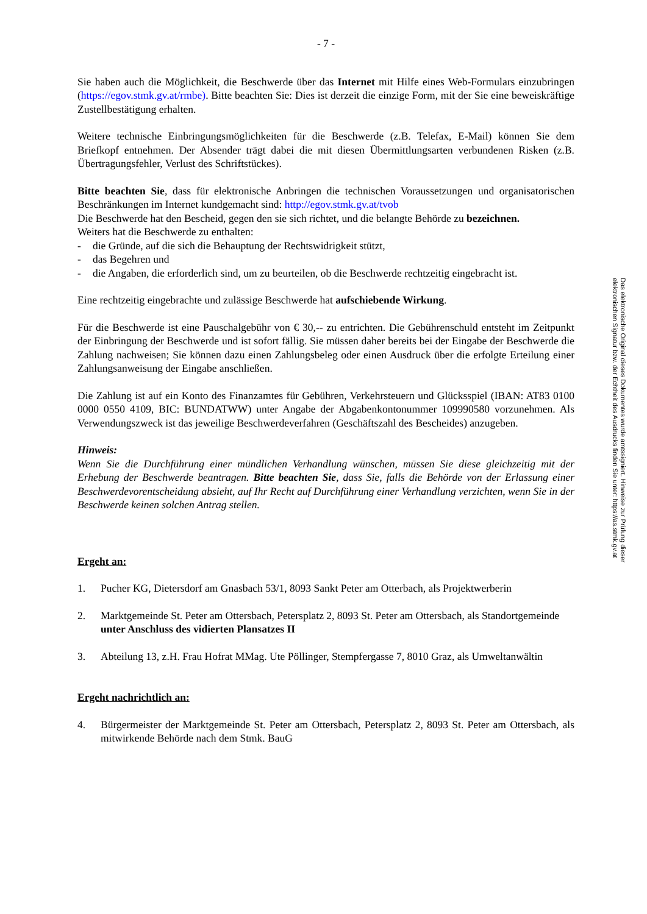- 7 -
Sie haben auch die Möglichkeit, die Beschwerde über das Internet mit Hilfe eines Web-Formulars einzubringen (https://egov.stmk.gv.at/rmbe). Bitte beachten Sie: Dies ist derzeit die einzige Form, mit der Sie eine beweiskräftige Zustellbestätigung erhalten.
Weitere technische Einbringungsmöglichkeiten für die Beschwerde (z.B. Telefax, E-Mail) können Sie dem Briefkopf entnehmen. Der Absender trägt dabei die mit diesen Übermittlungsarten verbundenen Risken (z.B. Übertragungsfehler, Verlust des Schriftstückes).
Bitte beachten Sie, dass für elektronische Anbringen die technischen Voraussetzungen und organisatorischen Beschränkungen im Internet kundgemacht sind: http://egov.stmk.gv.at/tvob
Die Beschwerde hat den Bescheid, gegen den sie sich richtet, und die belangte Behörde zu bezeichnen.
Weiters hat die Beschwerde zu enthalten:
- die Gründe, auf die sich die Behauptung der Rechtswidrigkeit stützt,
- das Begehren und
- die Angaben, die erforderlich sind, um zu beurteilen, ob die Beschwerde rechtzeitig eingebracht ist.
Eine rechtzeitig eingebrachte und zulässige Beschwerde hat aufschiebende Wirkung.
Für die Beschwerde ist eine Pauschalgebühr von € 30,-- zu entrichten. Die Gebührenschuld entsteht im Zeitpunkt der Einbringung der Beschwerde und ist sofort fällig. Sie müssen daher bereits bei der Eingabe der Beschwerde die Zahlung nachweisen; Sie können dazu einen Zahlungsbeleg oder einen Ausdruck über die erfolgte Erteilung einer Zahlungsanweisung der Eingabe anschließen.
Die Zahlung ist auf ein Konto des Finanzamtes für Gebühren, Verkehrsteuern und Glücksspiel (IBAN: AT83 0100 0000 0550 4109, BIC: BUNDATWW) unter Angabe der Abgabenkontonummer 109990580 vorzunehmen. Als Verwendungszweck ist das jeweilige Beschwerdeverfahren (Geschäftszahl des Bescheides) anzugeben.
Hinweis:
Wenn Sie die Durchführung einer mündlichen Verhandlung wünschen, müssen Sie diese gleichzeitig mit der Erhebung der Beschwerde beantragen. Bitte beachten Sie, dass Sie, falls die Behörde von der Erlassung einer Beschwerdevorentscheidung absieht, auf Ihr Recht auf Durchführung einer Verhandlung verzichten, wenn Sie in der Beschwerde keinen solchen Antrag stellen.
Ergeht an:
1. Pucher KG, Dietersdorf am Gnasbach 53/1, 8093 Sankt Peter am Otterbach, als Projektwerberin
2. Marktgemeinde St. Peter am Ottersbach, Petersplatz 2, 8093 St. Peter am Ottersbach, als Standortgemeinde
unter Anschluss des vidierten Plansatzes II
3. Abteilung 13, z.H. Frau Hofrat MMag. Ute Pöllinger, Stempfergasse 7, 8010 Graz, als Umweltanwältin
Ergeht nachrichtlich an:
4. Bürgermeister der Marktgemeinde St. Peter am Ottersbach, Petersplatz 2, 8093 St. Peter am Ottersbach, als mitwirkende Behörde nach dem Stmk. BauG
Das elektronische Original dieses Dokumentes wurde amtssigniert. Hinweise zur Prüfung dieser
elektronischen Signatur bzw. der Echtheit des Ausdrucks finden Sie unter: https://as.stmk.gv.at